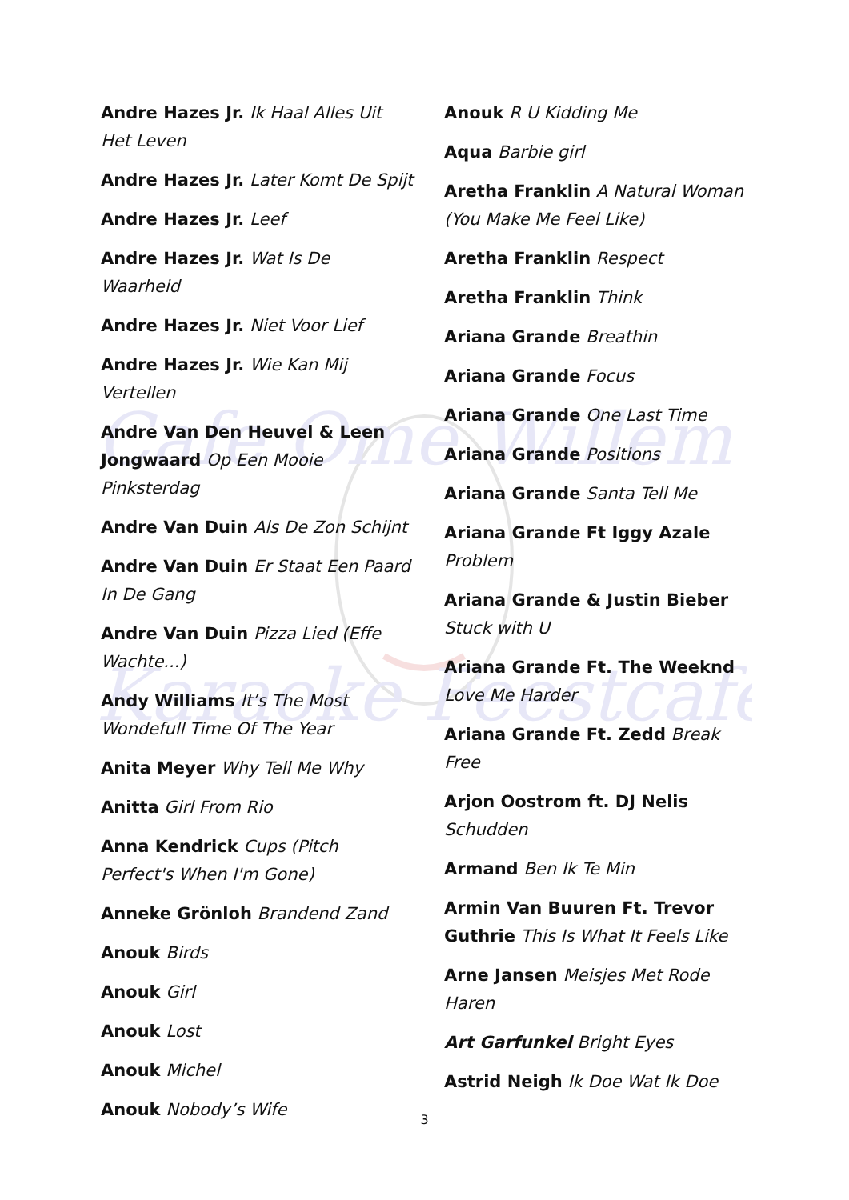Cafe Ome Willem
Karaoke Feestcafe
Andre Hazes Jr. Ik Haal Alles Uit Het Leven
Andre Hazes Jr. Later Komt De Spijt
Andre Hazes Jr. Leef
Andre Hazes Jr. Wat Is De Waarheid
Andre Hazes Jr. Niet Voor Lief
Andre Hazes Jr. Wie Kan Mij Vertellen
Andre Van Den Heuvel & Leen Jongwaard Op Een Mooie Pinksterdag
Andre Van Duin Als De Zon Schijnt
Andre Van Duin Er Staat Een Paard In De Gang
Andre Van Duin Pizza Lied (Effe Wachte...)
Andy Williams It’s The Most Wondefull Time Of The Year
Anita Meyer Why Tell Me Why
Anitta Girl From Rio
Anna Kendrick Cups (Pitch Perfect's When I'm Gone)
Anneke Grönloh Brandend Zand
Anouk Birds
Anouk Girl
Anouk Lost
Anouk Michel
Anouk Nobody’s Wife
Anouk R U Kidding Me
Aqua Barbie girl
Aretha Franklin A Natural Woman (You Make Me Feel Like)
Aretha Franklin Respect
Aretha Franklin Think
Ariana Grande Breathin
Ariana Grande Focus
Ariana Grande One Last Time
Ariana Grande Positions
Ariana Grande Santa Tell Me
Ariana Grande Ft Iggy Azale Problem
Ariana Grande & Justin Bieber Stuck with U
Ariana Grande Ft. The Weeknd Love Me Harder
Ariana Grande Ft. Zedd Break Free
Arjon Oostrom ft. DJ Nelis Schudden
Armand Ben Ik Te Min
Armin Van Buuren Ft. Trevor Guthrie This Is What It Feels Like
Arne Jansen Meisjes Met Rode Haren
Art Garfunkel Bright Eyes
Astrid Neigh Ik Doe Wat Ik Doe
3